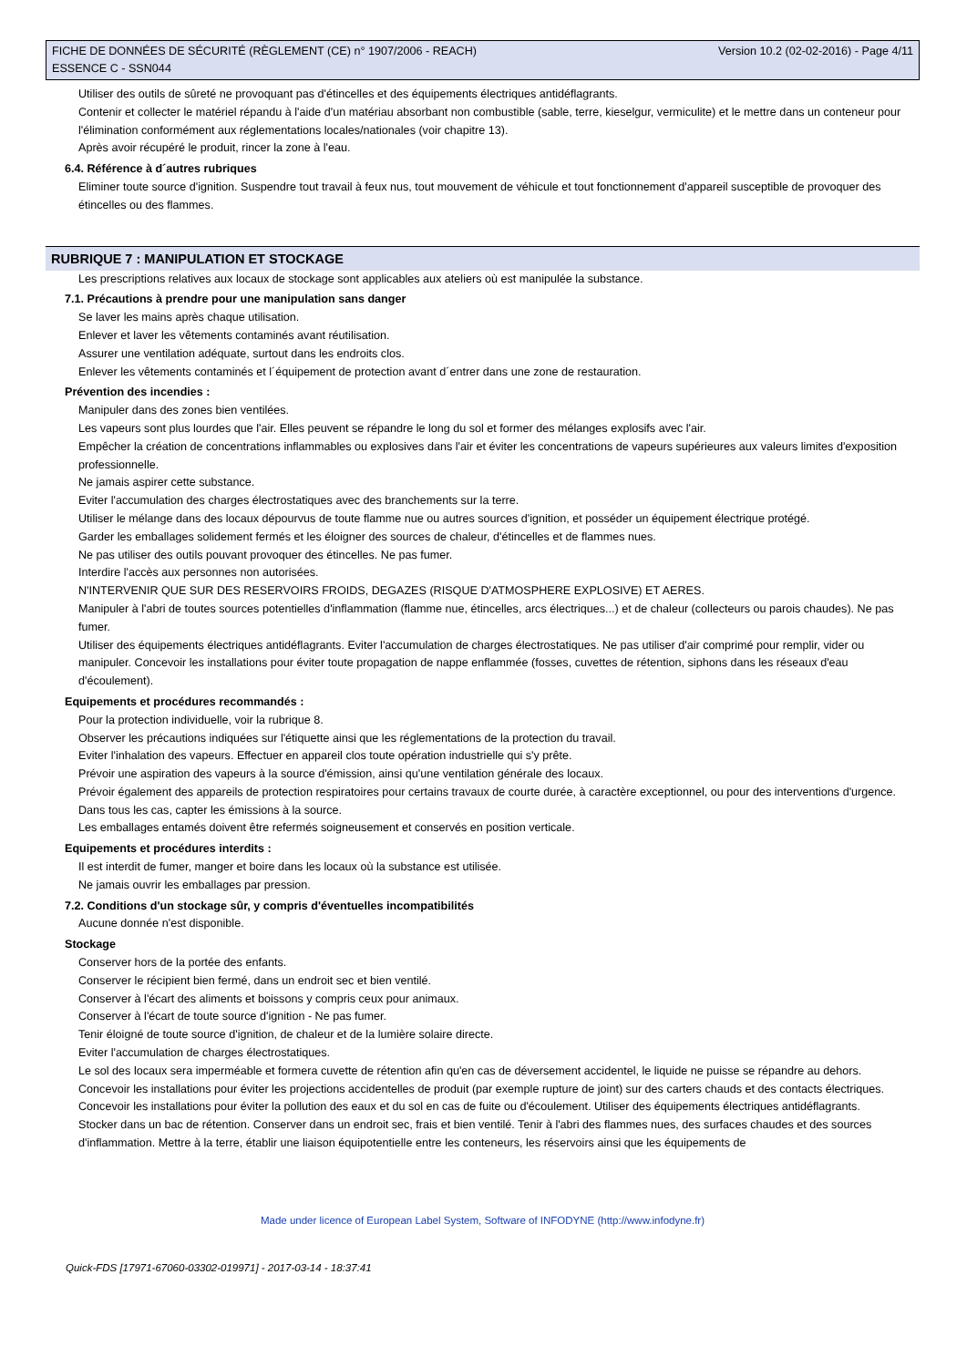FICHE DE DONNÉES DE SÉCURITÉ (RÈGLEMENT (CE) n° 1907/2006 - REACH)
ESSENCE C - SSN044
Version 10.2 (02-02-2016) - Page 4/11
Utiliser des outils de sûreté ne provoquant pas d'étincelles et des équipements électriques antidéflagrants.
Contenir et collecter le matériel répandu à l'aide d'un matériau absorbant non combustible (sable, terre, kieselgur, vermiculite) et le mettre dans un conteneur pour l'élimination conformément aux réglementations locales/nationales (voir chapitre 13).
Après avoir récupéré le produit, rincer la zone à l'eau.
6.4. Référence à d´autres rubriques
Eliminer toute source d'ignition. Suspendre tout travail à feux nus, tout mouvement de véhicule et tout fonctionnement d'appareil susceptible de provoquer des étincelles ou des flammes.
RUBRIQUE 7 : MANIPULATION ET STOCKAGE
Les prescriptions relatives aux locaux de stockage sont applicables aux ateliers où est manipulée la substance.
7.1. Précautions à prendre pour une manipulation sans danger
Se laver les mains après chaque utilisation.
Enlever et laver les vêtements contaminés avant réutilisation.
Assurer une ventilation adéquate, surtout dans les endroits clos.
Enlever les vêtements contaminés et l´équipement de protection avant d´entrer dans une zone de restauration.
Prévention des incendies :
Manipuler dans des zones bien ventilées.
Les vapeurs sont plus lourdes que l'air. Elles peuvent se répandre le long du sol et former des mélanges explosifs avec l'air.
Empêcher la création de concentrations inflammables ou explosives dans l'air et éviter les concentrations de vapeurs supérieures aux valeurs limites d'exposition professionnelle.
Ne jamais aspirer cette substance.
Eviter l'accumulation des charges électrostatiques avec des branchements sur la terre.
Utiliser le mélange dans des locaux dépourvus de toute flamme nue ou autres sources d'ignition, et posséder un équipement électrique protégé.
Garder les emballages solidement fermés et les éloigner des sources de chaleur, d'étincelles et de flammes nues.
Ne pas utiliser des outils pouvant provoquer des étincelles. Ne pas fumer.
Interdire l'accès aux personnes non autorisées.
N'INTERVENIR QUE SUR DES RESERVOIRS FROIDS, DEGAZES (RISQUE D'ATMOSPHERE EXPLOSIVE) ET AERES.
Manipuler à l'abri de toutes sources potentielles d'inflammation (flamme nue, étincelles, arcs électriques...) et de chaleur (collecteurs ou parois chaudes). Ne pas fumer.
Utiliser des équipements électriques antidéflagrants. Eviter l'accumulation de charges électrostatiques. Ne pas utiliser d'air comprimé pour remplir, vider ou manipuler. Concevoir les installations pour éviter toute propagation de nappe enflammée (fosses, cuvettes de rétention, siphons dans les réseaux d'eau d'écoulement).
Equipements et procédures recommandés :
Pour la protection individuelle, voir la rubrique 8.
Observer les précautions indiquées sur l'étiquette ainsi que les réglementations de la protection du travail.
Eviter l'inhalation des vapeurs. Effectuer en appareil clos toute opération industrielle qui s'y prête.
Prévoir une aspiration des vapeurs à la source d'émission, ainsi qu'une ventilation générale des locaux.
Prévoir également des appareils de protection respiratoires pour certains travaux de courte durée, à caractère exceptionnel, ou pour des interventions d'urgence.
Dans tous les cas, capter les émissions à la source.
Les emballages entamés doivent être refermés soigneusement et conservés en position verticale.
Equipements et procédures interdits :
Il est interdit de fumer, manger et boire dans les locaux où la substance est utilisée.
Ne jamais ouvrir les emballages par pression.
7.2. Conditions d'un stockage sûr, y compris d'éventuelles incompatibilités
Aucune donnée n'est disponible.
Stockage
Conserver hors de la portée des enfants.
Conserver le récipient bien fermé, dans un endroit sec et bien ventilé.
Conserver à l'écart des aliments et boissons y compris ceux pour animaux.
Conserver à l'écart de toute source d'ignition - Ne pas fumer.
Tenir éloigné de toute source d'ignition, de chaleur et de la lumière solaire directe.
Eviter l'accumulation de charges électrostatiques.
Le sol des locaux sera imperméable et formera cuvette de rétention afin qu'en cas de déversement accidentel, le liquide ne puisse se répandre au dehors.
Concevoir les installations pour éviter les projections accidentelles de produit (par exemple rupture de joint) sur des carters chauds et des contacts électriques.
Concevoir les installations pour éviter la pollution des eaux et du sol en cas de fuite ou d'écoulement. Utiliser des équipements électriques antidéflagrants.
Stocker dans un bac de rétention. Conserver dans un endroit sec, frais et bien ventilé. Tenir à l'abri des flammes nues, des surfaces chaudes et des sources d'inflammation. Mettre à la terre, établir une liaison équipotentielle entre les conteneurs, les réservoirs ainsi que les équipements de
Made under licence of European Label System, Software of INFODYNE (http://www.infodyne.fr)
Quick-FDS [17971-67060-03302-019971] - 2017-03-14 - 18:37:41